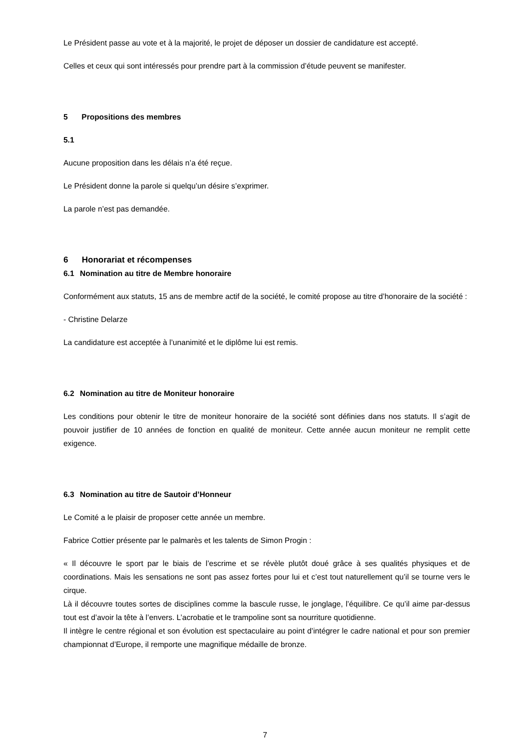Le Président passe au vote et à la majorité, le projet de déposer un dossier de candidature est accepté.
Celles et ceux qui sont intéressés pour prendre part à la commission d’étude peuvent se manifester.
5 Propositions des membres
5.1
Aucune proposition dans les délais n’a été reçue.
Le Président donne la parole si quelqu’un désire s’exprimer.
La parole n’est pas demandée.
6 Honorariat et récompenses
6.1 Nomination au titre de Membre honoraire
Conformément aux statuts, 15 ans de membre actif de la société, le comité propose au titre d’honoraire de la société :
- Christine Delarze
La candidature est acceptée à l’unanimité et le diplôme lui est remis.
6.2 Nomination au titre de Moniteur honoraire
Les conditions pour obtenir le titre de moniteur honoraire de la société sont définies dans nos statuts. Il s’agit de pouvoir justifier de 10 années de fonction en qualité de moniteur. Cette année aucun moniteur ne remplit cette exigence.
6.3 Nomination au titre de Sautoir d’Honneur
Le Comité a le plaisir de proposer cette année un membre.
Fabrice Cottier présente par le palmarès et les talents de Simon Progin :
« Il découvre le sport par le biais de l’escrime et se révèle plutôt doué grâce à ses qualités physiques et de coordinations. Mais les sensations ne sont pas assez fortes pour lui et c’est tout naturellement qu’il se tourne vers le cirque.
Là il découvre toutes sortes de disciplines comme la bascule russe, le jonglage, l’équilibre. Ce qu’il aime par-dessus tout est d’avoir la tête à l’envers. L’acrobatie et le trampoline sont sa nourriture quotidienne.
Il intègre le centre régional et son évolution est spectaculaire au point d’intégrer le cadre national et pour son premier championnat d’Europe, il remporte une magnifique médaille de bronze.
7